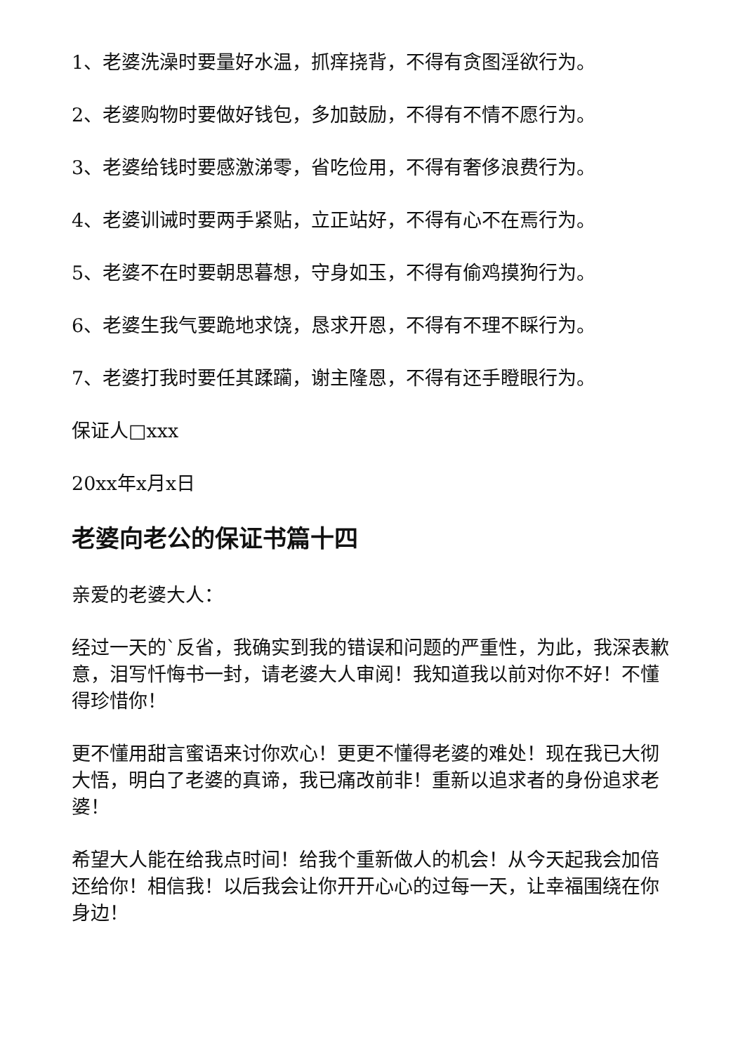1、老婆洗澡时要量好水温，抓痒挠背，不得有贪图淫欲行为。
2、老婆购物时要做好钱包，多加鼓励，不得有不情不愿行为。
3、老婆给钱时要感激涕零，省吃俭用，不得有奢侈浪费行为。
4、老婆训诫时要两手紧贴，立正站好，不得有心不在焉行为。
5、老婆不在时要朝思暮想，守身如玉，不得有偷鸡摸狗行为。
6、老婆生我气要跪地求饶，恳求开恩，不得有不理不睬行为。
7、老婆打我时要任其蹂躏，谢主隆恩，不得有还手瞪眼行为。
保证人□xxx
20xx年x月x日
老婆向老公的保证书篇十四
亲爱的老婆大人：
经过一天的`反省，我确实到我的错误和问题的严重性，为此，我深表歉意，泪写忏悔书一封，请老婆大人审阅！我知道我以前对你不好！不懂得珍惜你！
更不懂用甜言蜜语来讨你欢心！更更不懂得老婆的难处！现在我已大彻大悟，明白了老婆的真谛，我已痛改前非！重新以追求者的身份追求老婆！
希望大人能在给我点时间！给我个重新做人的机会！从今天起我会加倍还给你！相信我！以后我会让你开开心心的过每一天，让幸福围绕在你身边！